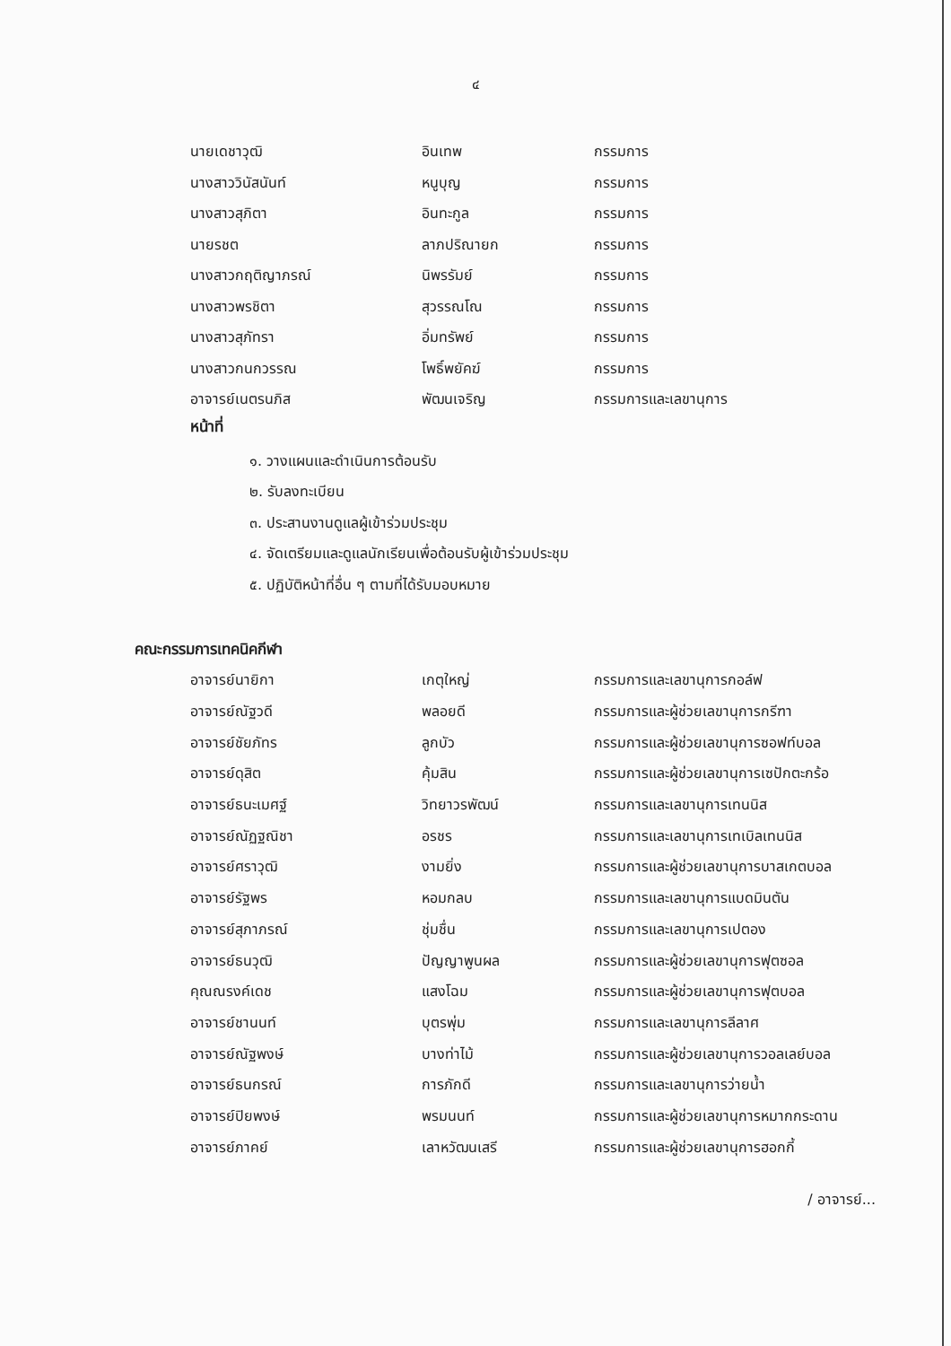๔
นายเดชาวุฒิ อินเทพ กรรมการ
นางสาววินัสนันท์ หนูบุญ กรรมการ
นางสาวสุภิตา อินทะกูล กรรมการ
นายรชต ลาภปริณายก กรรมการ
นางสาวกฤติญาภรณ์ นิพรรัมย์ กรรมการ
นางสาวพรชิตา สุวรรณโณ กรรมการ
นางสาวสุภัทรา อิ่มทรัพย์ กรรมการ
นางสาวกนกวรรณ โพธิ์พยัคฆ์ กรรมการ
อาจารย์เนตรนภิส พัฒนเจริญ กรรมการและเลขานุการ
หน้าที่
๑. วางแผนและดำเนินการต้อนรับ
๒. รับลงทะเบียน
๓. ประสานงานดูแลผู้เข้าร่วมประชุม
๔. จัดเตรียมและดูแลนักเรียนเพื่อต้อนรับผู้เข้าร่วมประชุม
๕. ปฏิบัติหน้าที่อื่น ๆ ตามที่ได้รับมอบหมาย
คณะกรรมการเทคนิคกีฬา
อาจารย์นายิกา เกตุใหญ่ กรรมการและเลขานุการกอล์ฟ
อาจารย์ณัฐวดี พลอยดี กรรมการและผู้ช่วยเลขานุการกรีฑา
อาจารย์ชัยภัทร ลูกบัว กรรมการและผู้ช่วยเลขานุการซอฟท์บอล
อาจารย์ดุสิต คุ้มสิน กรรมการและผู้ช่วยเลขานุการเซปักตะกร้อ
อาจารย์ธนะเมศฐ์ วิทยาวรพัฒน์ กรรมการและเลขานุการเทนนิส
อาจารย์ณัฏฐณิชา อรชร กรรมการและเลขานุการเทเบิลเทนนิส
อาจารย์ศราวุฒิ งามยิ่ง กรรมการและผู้ช่วยเลขานุการบาสเกตบอล
อาจารย์รัฐพร หอมกลบ กรรมการและเลขานุการแบดมินตัน
อาจารย์สุภาภรณ์ ชุ่มชื่น กรรมการและเลขานุการเปตอง
อาจารย์ธนวุฒิ ปัญญาพูนผล กรรมการและผู้ช่วยเลขานุการฟุตซอล
คุณณรงค์เดช แสงโฉม กรรมการและผู้ช่วยเลขานุการฟุตบอล
อาจารย์ชานนท์ บุตรพุ่ม กรรมการและเลขานุการลีลาศ
อาจารย์ณัฐพงษ์ บางท่าไม้ กรรมการและผู้ช่วยเลขานุการวอลเลย์บอล
อาจารย์ธนกรณ์ การภักดี กรรมการและเลขานุการว่ายน้ำ
อาจารย์ปิยพงษ์ พรมนนท์ กรรมการและผู้ช่วยเลขานุการหมากกระดาน
อาจารย์ภาคย์ เลาหวัฒนเสรี กรรมการและผู้ช่วยเลขานุการฮอกกี้
/ อาจารย์...